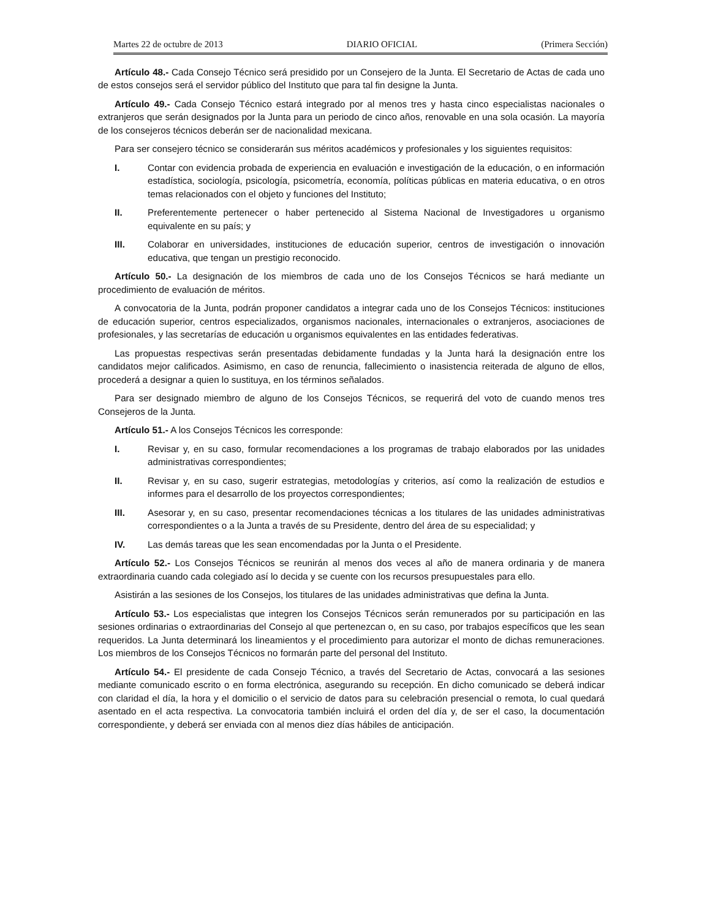Martes 22 de octubre de 2013 DIARIO OFICIAL (Primera Sección)
Artículo 48.- Cada Consejo Técnico será presidido por un Consejero de la Junta. El Secretario de Actas de cada uno de estos consejos será el servidor público del Instituto que para tal fin designe la Junta.
Artículo 49.- Cada Consejo Técnico estará integrado por al menos tres y hasta cinco especialistas nacionales o extranjeros que serán designados por la Junta para un periodo de cinco años, renovable en una sola ocasión. La mayoría de los consejeros técnicos deberán ser de nacionalidad mexicana.
Para ser consejero técnico se considerarán sus méritos académicos y profesionales y los siguientes requisitos:
I. Contar con evidencia probada de experiencia en evaluación e investigación de la educación, o en información estadística, sociología, psicología, psicometría, economía, políticas públicas en materia educativa, o en otros temas relacionados con el objeto y funciones del Instituto;
II. Preferentemente pertenecer o haber pertenecido al Sistema Nacional de Investigadores u organismo equivalente en su país; y
III. Colaborar en universidades, instituciones de educación superior, centros de investigación o innovación educativa, que tengan un prestigio reconocido.
Artículo 50.- La designación de los miembros de cada uno de los Consejos Técnicos se hará mediante un procedimiento de evaluación de méritos.
A convocatoria de la Junta, podrán proponer candidatos a integrar cada uno de los Consejos Técnicos: instituciones de educación superior, centros especializados, organismos nacionales, internacionales o extranjeros, asociaciones de profesionales, y las secretarías de educación u organismos equivalentes en las entidades federativas.
Las propuestas respectivas serán presentadas debidamente fundadas y la Junta hará la designación entre los candidatos mejor calificados. Asimismo, en caso de renuncia, fallecimiento o inasistencia reiterada de alguno de ellos, procederá a designar a quien lo sustituya, en los términos señalados.
Para ser designado miembro de alguno de los Consejos Técnicos, se requerirá del voto de cuando menos tres Consejeros de la Junta.
Artículo 51.- A los Consejos Técnicos les corresponde:
I. Revisar y, en su caso, formular recomendaciones a los programas de trabajo elaborados por las unidades administrativas correspondientes;
II. Revisar y, en su caso, sugerir estrategias, metodologías y criterios, así como la realización de estudios e informes para el desarrollo de los proyectos correspondientes;
III. Asesorar y, en su caso, presentar recomendaciones técnicas a los titulares de las unidades administrativas correspondientes o a la Junta a través de su Presidente, dentro del área de su especialidad; y
IV. Las demás tareas que les sean encomendadas por la Junta o el Presidente.
Artículo 52.- Los Consejos Técnicos se reunirán al menos dos veces al año de manera ordinaria y de manera extraordinaria cuando cada colegiado así lo decida y se cuente con los recursos presupuestales para ello.
Asistirán a las sesiones de los Consejos, los titulares de las unidades administrativas que defina la Junta.
Artículo 53.- Los especialistas que integren los Consejos Técnicos serán remunerados por su participación en las sesiones ordinarias o extraordinarias del Consejo al que pertenezcan o, en su caso, por trabajos específicos que les sean requeridos. La Junta determinará los lineamientos y el procedimiento para autorizar el monto de dichas remuneraciones. Los miembros de los Consejos Técnicos no formarán parte del personal del Instituto.
Artículo 54.- El presidente de cada Consejo Técnico, a través del Secretario de Actas, convocará a las sesiones mediante comunicado escrito o en forma electrónica, asegurando su recepción. En dicho comunicado se deberá indicar con claridad el día, la hora y el domicilio o el servicio de datos para su celebración presencial o remota, lo cual quedará asentado en el acta respectiva. La convocatoria también incluirá el orden del día y, de ser el caso, la documentación correspondiente, y deberá ser enviada con al menos diez días hábiles de anticipación.